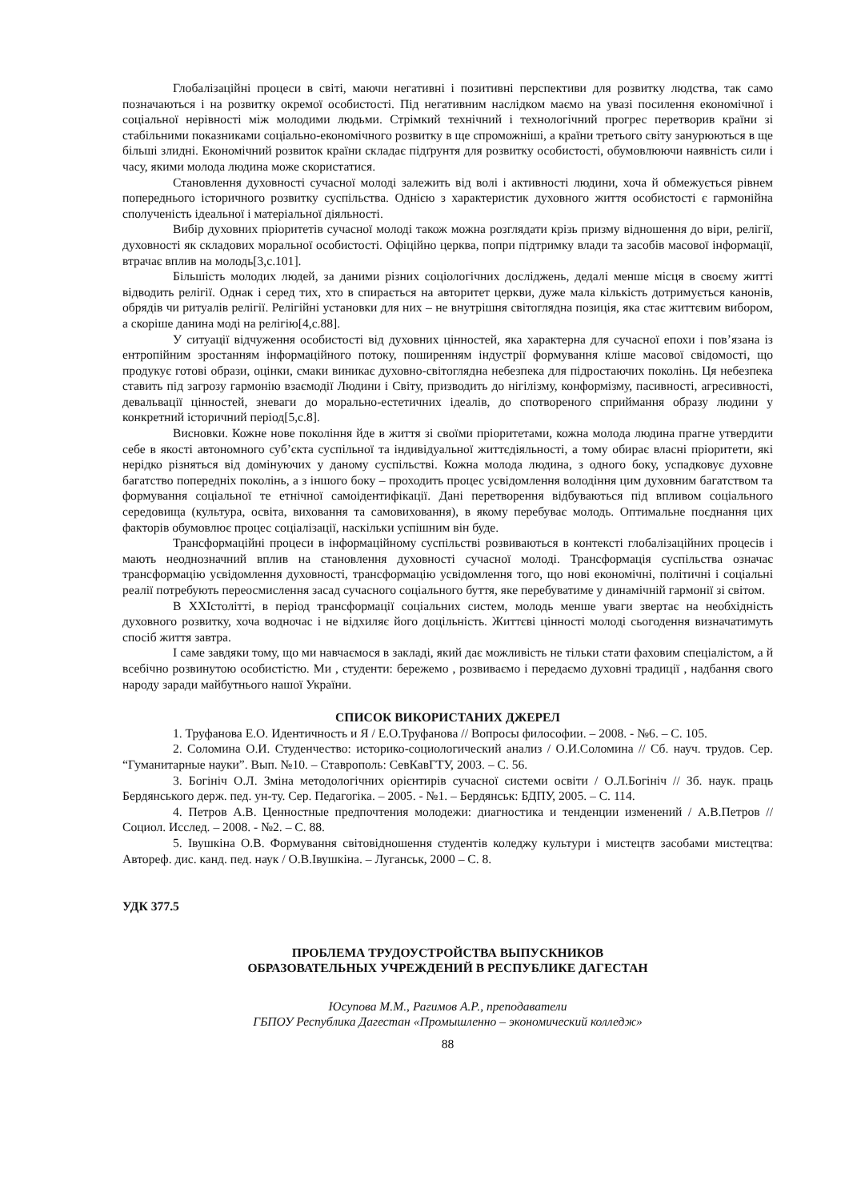Глобалізаційні процеси в світі, маючи негативні і позитивні перспективи для розвитку людства, так само позначаються і на розвитку окремої особистості. Під негативним наслідком маємо на увазі посилення економічної і соціальної нерівності між молодими людьми. Стрімкий технічний і технологічний прогрес перетворив країни зі стабільними показниками соціально-економічного розвитку в ще спроможніші, а країни третього світу занурюються в ще більші злидні. Економічний розвиток країни складає підґрунтя для розвитку особистості, обумовлюючи наявність сили і часу, якими молода людина може скористатися.
Становлення духовності сучасної молоді залежить від волі і активності людини, хоча й обмежується рівнем попереднього історичного розвитку суспільства. Однією з характеристик духовного життя особистості є гармонійна сполученість ідеальної і матеріальної діяльності.
Вибір духовних пріоритетів сучасної молоді також можна розглядати крізь призму відношення до віри, релігії, духовності як складових моральної особистості. Офіційно церква, попри підтримку влади та засобів масової інформації, втрачає вплив на молодь[3,с.101].
Більшість молодих людей, за даними різних соціологічних досліджень, дедалі менше місця в своєму житті відводить релігії. Однак і серед тих, хто в спирається на авторитет церкви, дуже мала кількість дотримується канонів, обрядів чи ритуалів релігії. Релігійні установки для них – не внутрішня світоглядна позиція, яка стає життєвим вибором, а скоріше данина моді на релігію[4,с.88].
У ситуації відчуження особистості від духовних цінностей, яка характерна для сучасної епохи і пов’язана із ентропійним зростанням інформаційного потоку, поширенням індустрії формування кліше масової свідомості, що продукує готові образи, оцінки, смаки виникає духовно-світоглядна небезпека для підростаючих поколінь. Ця небезпека ставить під загрозу гармонію взаємодії Людини і Світу, призводить до нігілізму, конформізму, пасивності, агресивності, девальвації цінностей, зневаги до морально-естетичних ідеалів, до спотвореного сприймання образу людини у конкретний історичний період[5,с.8].
Висновки. Кожне нове покоління йде в життя зі своїми пріоритетами, кожна молода людина прагне утвердити себе в якості автономного суб’єкта суспільної та індивідуальної життєдіяльності, а тому обирає власні пріоритети, які нерідко різняться від домінуючих у даному суспільстві. Кожна молода людина, з одного боку, успадковує духовне багатство попередніх поколінь, а з іншого боку – проходить процес усвідомлення володіння цим духовним багатством та формування соціальної те етнічної самоідентифікації. Дані перетворення відбуваються під впливом соціального середовища (культура, освіта, виховання та самовиховання), в якому перебуває молодь. Оптимальне поєднання цих факторів обумовлює процес соціалізації, наскільки успішним він буде.
Трансформаційні процеси в інформаційному суспільстві розвиваються в контексті глобалізаційних процесів і мають неоднозначний вплив на становлення духовності сучасної молоді. Трансформація суспільства означає трансформацію усвідомлення духовності, трансформацію усвідомлення того, що нові економічні, політичні і соціальні реалії потребують переосмислення засад сучасного соціального буття, яке перебуватиме у динамічній гармонії зі світом.
В XXIстолітті, в період трансформації соціальних систем, молодь менше уваги звертає на необхідність духовного розвитку, хоча водночас і не відхиляє його доцільність. Життєві цінності молоді сьогодення визначатимуть спосіб життя завтра.
І саме завдяки тому, що ми навчаємося в закладі, який дає можливість не тільки стати фаховим спеціалістом, а й всебічно розвинутою особистістю. Ми , студенти: бережемо , розвиваємо і передаємо духовні традиції , надбання свого народу заради майбутнього нашої України.
СПИСОК ВИКОРИСТАНИХ ДЖЕРЕЛ
1. Труфанова Е.О. Идентичность и Я / Е.О.Труфанова // Вопросы философии. – 2008. - №6. – С. 105.
2. Соломина О.И. Студенчество: историко-социологический анализ / О.И.Соломина // Сб. науч. трудов. Сер. “Гуманитарные науки”. Вып. №10. – Ставрополь: СевКавГТУ, 2003. – С. 56.
3. Богініч О.Л. Зміна методологічних орієнтирів сучасної системи освіти / О.Л.Богініч // Зб. наук. праць Бердянського держ. пед. ун-ту. Сер. Педагогіка. – 2005. - №1. – Бердянськ: БДПУ, 2005. – С. 114.
4. Петров А.В. Ценностные предпочтения молодежи: диагностика и тенденции изменений / А.В.Петров // Социол. Исслед. – 2008. - №2. – С. 88.
5. Івушкіна О.В. Формування світовідношення студентів коледжу культури і мистецтв засобами мистецтва: Автореф. дис. канд. пед. наук / О.В.Івушкіна. – Луганськ, 2000 – С. 8.
УДК 377.5
ПРОБЛЕМА ТРУДОУСТРОЙСТВА ВЫПУСКНИКОВ
ОБРАЗОВАТЕЛЬНЫХ УЧРЕЖДЕНИЙ В РЕСПУБЛИКЕ ДАГЕСТАН
Юсупова М.М., Рагимов А.Р., преподаватели
ГБПОУ Республика Дагестан «Промышленно – экономический колледж»
88